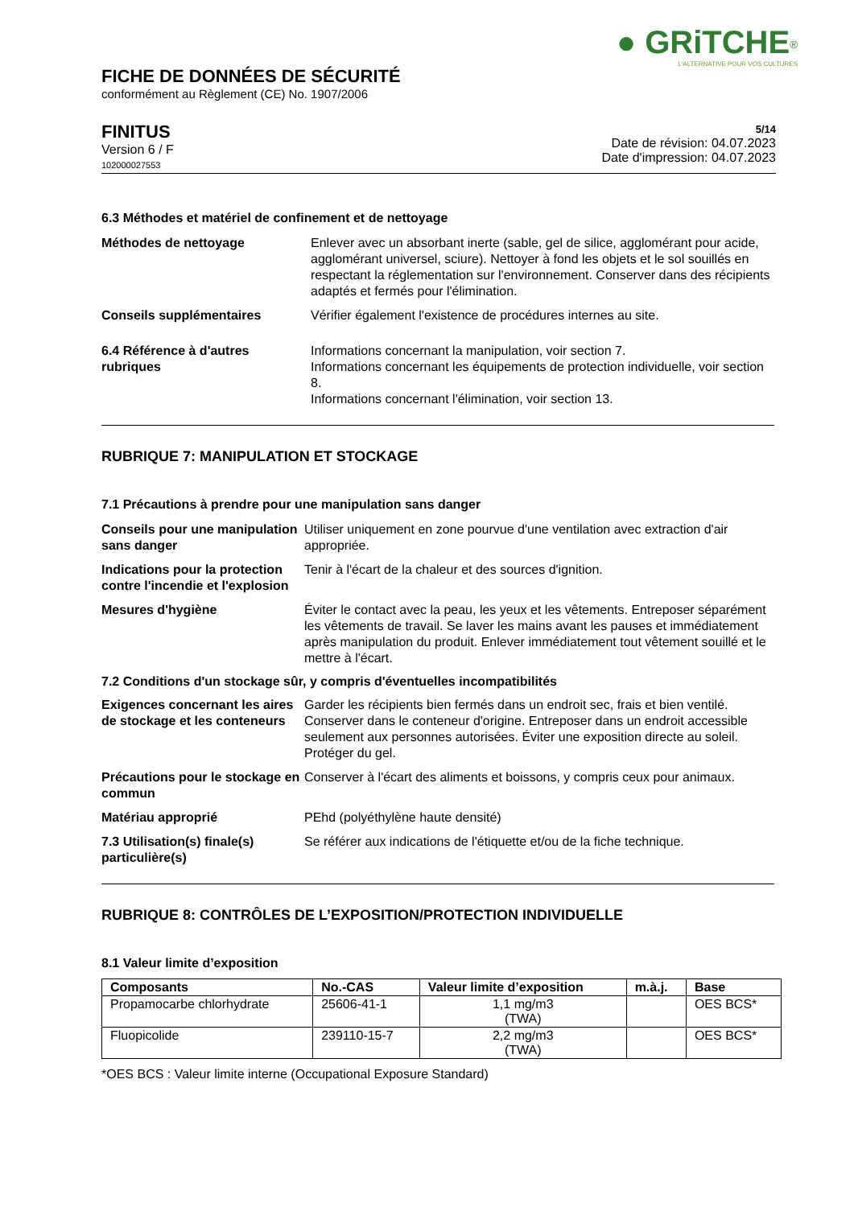● GRiTCHE<sup>®</sup>
L'ALTERNATIVE POUR VOS CULTURES
FICHE DE DONNÉES DE SÉCURITÉ
conformément au Règlement (CE) No. 1907/2006
FINITUS
Version 6 / F
102000027553
5/14
Date de révision: 04.07.2023
Date d'impression: 04.07.2023
6.3 Méthodes et matériel de confinement et de nettoyage
Méthodes de nettoyage Enlever avec un absorbant inerte (sable, gel de silice, agglomérant pour acide, agglomérant universel, sciure). Nettoyer à fond les objets et le sol souillés en respectant la réglementation sur l'environnement. Conserver dans des récipients adaptés et fermés pour l'élimination.
Conseils supplémentaires Vérifier également l'existence de procédures internes au site.
6.4 Référence à d'autres rubriques
Informations concernant la manipulation, voir section 7.
Informations concernant les équipements de protection individuelle, voir section 8.
Informations concernant l'élimination, voir section 13.
RUBRIQUE 7: MANIPULATION ET STOCKAGE
7.1 Précautions à prendre pour une manipulation sans danger
Conseils pour une manipulation sans danger
Utiliser uniquement en zone pourvue d'une ventilation avec extraction d'air appropriée.
Indications pour la protection contre l'incendie et l'explosion
Tenir à l'écart de la chaleur et des sources d'ignition.
Mesures d'hygiène Éviter le contact avec la peau, les yeux et les vêtements. Entreposer séparément les vêtements de travail. Se laver les mains avant les pauses et immédiatement après manipulation du produit. Enlever immédiatement tout vêtement souillé et le mettre à l'écart.
7.2 Conditions d'un stockage sûr, y compris d'éventuelles incompatibilités
Exigences concernant les aires de stockage et les conteneurs
Garder les récipients bien fermés dans un endroit sec, frais et bien ventilé. Conserver dans le conteneur d'origine. Entreposer dans un endroit accessible seulement aux personnes autorisées. Éviter une exposition directe au soleil. Protéger du gel.
Précautions pour le stockage en commun
Conserver à l'écart des aliments et boissons, y compris ceux pour animaux.
Matériau approprié PEhd (polyéthylène haute densité)
7.3 Utilisation(s) finale(s) particulière(s)
Se référer aux indications de l'étiquette et/ou de la fiche technique.
RUBRIQUE 8: CONTRÔLES DE L’EXPOSITION/PROTECTION INDIVIDUELLE
8.1 Valeur limite d’exposition
| Composants | No.-CAS | Valeur limite d’exposition | m.à.j. | Base |
| --- | --- | --- | --- | --- |
| Propamocarbe chlorhydrate | 25606-41-1 | 1,1 mg/m3 (TWA) | | OES BCS* |
| Fluopicolide | 239110-15-7 | 2,2 mg/m3 (TWA) | | OES BCS* |
*OES BCS : Valeur limite interne (Occupational Exposure Standard)